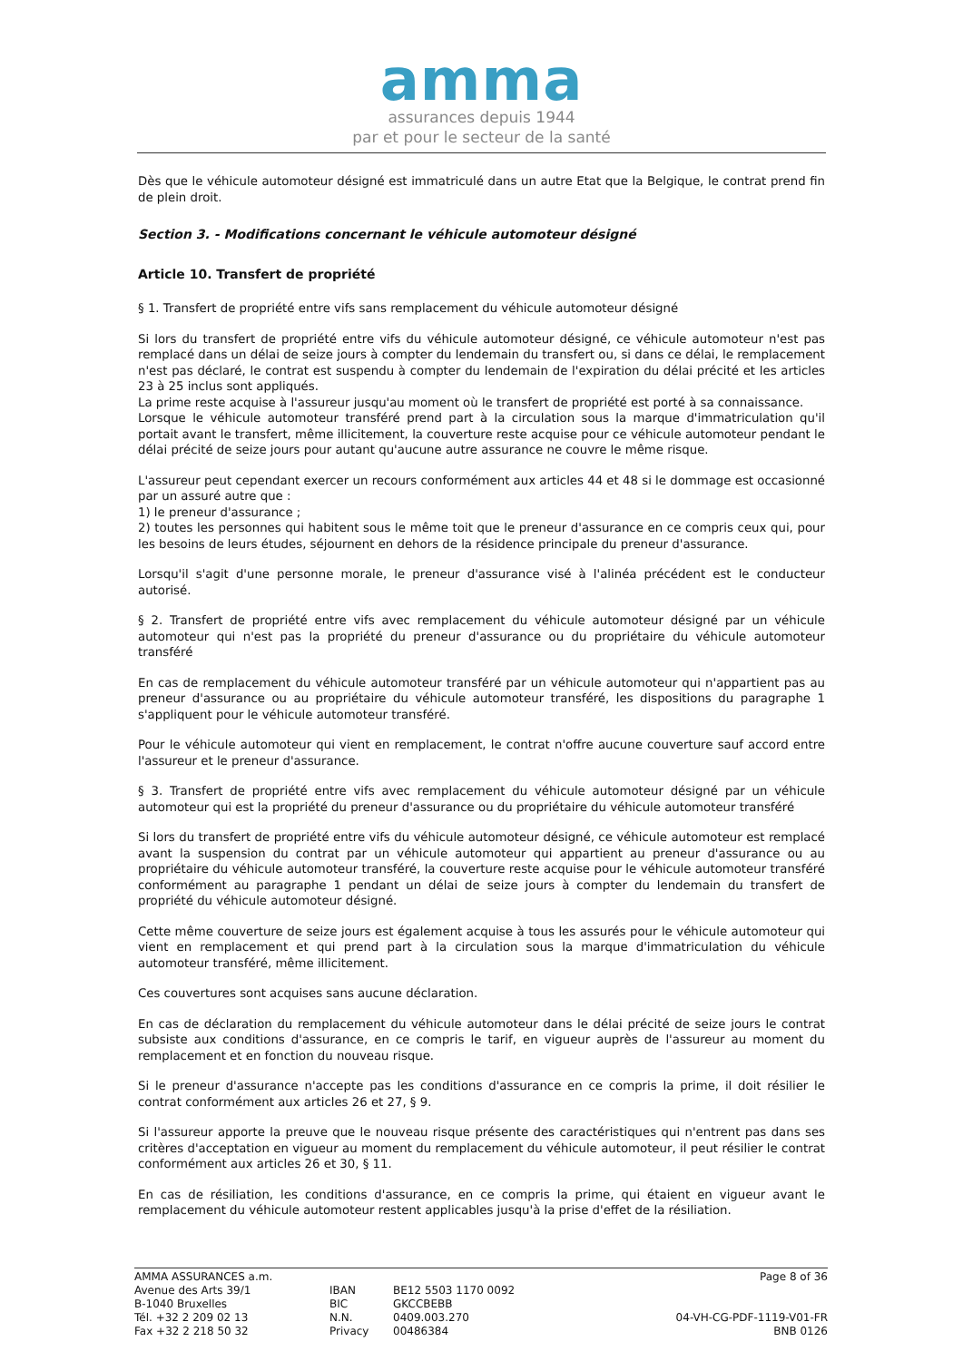amma
assurances depuis 1944
par et pour le secteur de la santé
Dès que le véhicule automoteur désigné est immatriculé dans un autre Etat que la Belgique, le contrat prend fin de plein droit.
Section 3. - Modifications concernant le véhicule automoteur désigné
Article 10. Transfert de propriété
§ 1. Transfert de propriété entre vifs sans remplacement du véhicule automoteur désigné
Si lors du transfert de propriété entre vifs du véhicule automoteur désigné, ce véhicule automoteur n'est pas remplacé dans un délai de seize jours à compter du lendemain du transfert ou, si dans ce délai, le remplacement n'est pas déclaré, le contrat est suspendu à compter du lendemain de l'expiration du délai précité et les articles 23 à 25 inclus sont appliqués.
La prime reste acquise à l'assureur jusqu'au moment où le transfert de propriété est porté à sa connaissance.
Lorsque le véhicule automoteur transféré prend part à la circulation sous la marque d'immatriculation qu'il portait avant le transfert, même illicitement, la couverture reste acquise pour ce véhicule automoteur pendant le délai précité de seize jours pour autant qu'aucune autre assurance ne couvre le même risque.
L'assureur peut cependant exercer un recours conformément aux articles 44 et 48 si le dommage est occasionné par un assuré autre que :
1) le preneur d'assurance ;
2) toutes les personnes qui habitent sous le même toit que le preneur d'assurance en ce compris ceux qui, pour les besoins de leurs études, séjournent en dehors de la résidence principale du preneur d'assurance.
Lorsqu'il s'agit d'une personne morale, le preneur d'assurance visé à l'alinéa précédent est le conducteur autorisé.
§ 2. Transfert de propriété entre vifs avec remplacement du véhicule automoteur désigné par un véhicule automoteur qui n'est pas la propriété du preneur d'assurance ou du propriétaire du véhicule automoteur transféré
En cas de remplacement du véhicule automoteur transféré par un véhicule automoteur qui n'appartient pas au preneur d'assurance ou au propriétaire du véhicule automoteur transféré, les dispositions du paragraphe 1 s'appliquent pour le véhicule automoteur transféré.
Pour le véhicule automoteur qui vient en remplacement, le contrat n'offre aucune couverture sauf accord entre l'assureur et le preneur d'assurance.
§ 3. Transfert de propriété entre vifs avec remplacement du véhicule automoteur désigné par un véhicule automoteur qui est la propriété du preneur d'assurance ou du propriétaire du véhicule automoteur transféré
Si lors du transfert de propriété entre vifs du véhicule automoteur désigné, ce véhicule automoteur est remplacé avant la suspension du contrat par un véhicule automoteur qui appartient au preneur d'assurance ou au propriétaire du véhicule automoteur transféré, la couverture reste acquise pour le véhicule automoteur transféré conformément au paragraphe 1 pendant un délai de seize jours à compter du lendemain du transfert de propriété du véhicule automoteur désigné.
Cette même couverture de seize jours est également acquise à tous les assurés pour le véhicule automoteur qui vient en remplacement et qui prend part à la circulation sous la marque d'immatriculation du véhicule automoteur transféré, même illicitement.
Ces couvertures sont acquises sans aucune déclaration.
En cas de déclaration du remplacement du véhicule automoteur dans le délai précité de seize jours le contrat subsiste aux conditions d'assurance, en ce compris le tarif, en vigueur auprès de l'assureur au moment du remplacement et en fonction du nouveau risque.
Si le preneur d'assurance n'accepte pas les conditions d'assurance en ce compris la prime, il doit résilier le contrat conformément aux articles 26 et 27, § 9.
Si l'assureur apporte la preuve que le nouveau risque présente des caractéristiques qui n'entrent pas dans ses critères d'acceptation en vigueur au moment du remplacement du véhicule automoteur, il peut résilier le contrat conformément aux articles 26 et 30, § 11.
En cas de résiliation, les conditions d'assurance, en ce compris la prime, qui étaient en vigueur avant le remplacement du véhicule automoteur restent applicables jusqu'à la prise d'effet de la résiliation.
AMMA ASSURANCES a.m.
Avenue des Arts 39/1
B-1040 Bruxelles
Tél. +32 2 209 02 13
Fax +32 2 218 50 32
IBAN
BIC
N.N.
Privacy
BE12 5503 1170 0092
GKCCBEBB
0409.003.270
00486384
Page 8 of 36
04-VH-CG-PDF-1119-V01-FR
BNB 0126